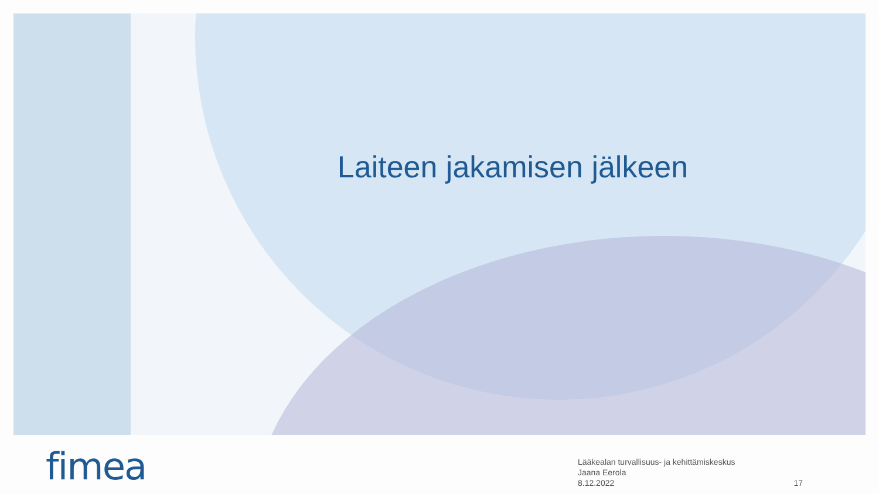Laiteen jakamisen jälkeen
fimea
Lääkealan turvallisuus- ja kehittämiskeskus
Jaana Eerola
8.12.2022
17